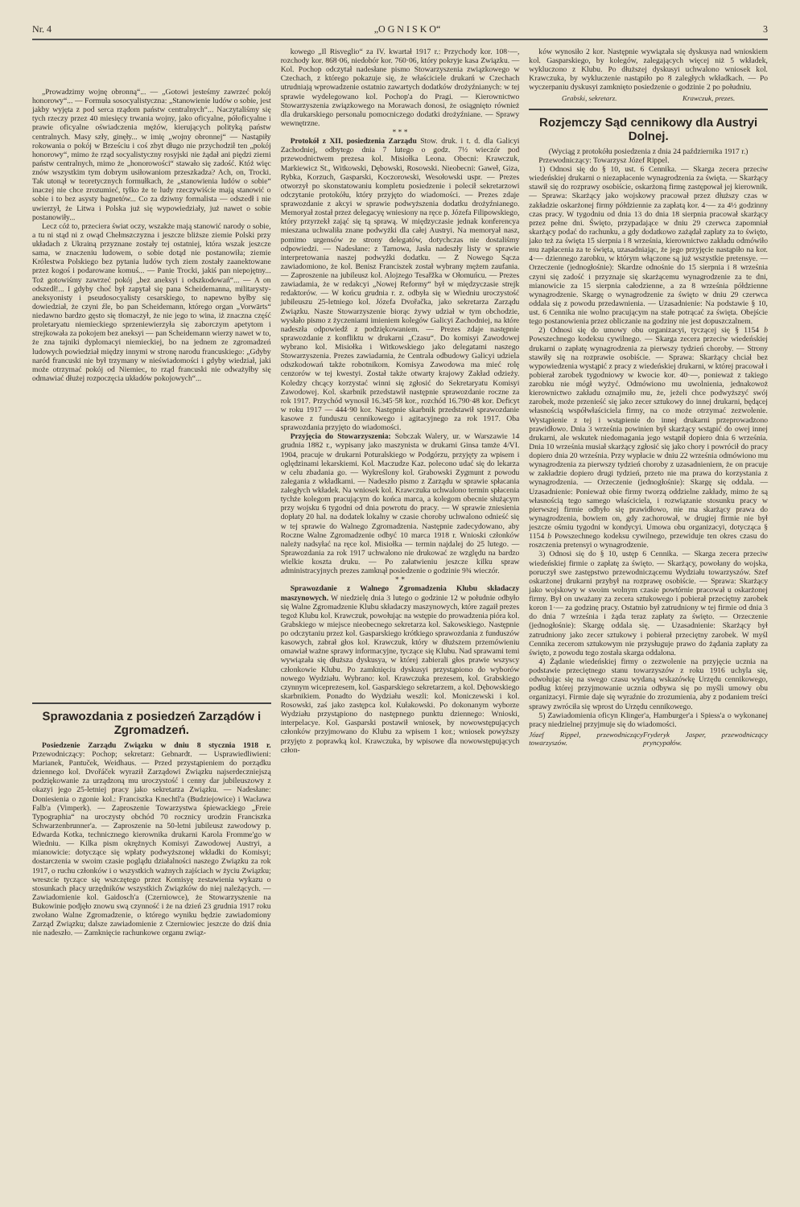Nr. 4 „O G N I S K O“3
„Prowadzimy wojnę obronną“... — „Gotowi jesteśmy zawrzeć pokój honorowy“... — Formuła sosocyalistyczna: „Stanowienie ludów o sobie, jest jakby wyjęta z pod serca rządom państw centralnych“... Naczytaliśmy się tych rzeczy przez 40 miesięcy trwania wojny, jako oficyalne, półoficyalne i prawie oficyalne oświadczenia mężów, kierujących polityką państw centralnych. Masy szły, ginęły... w imię „wojny obronnej“ — Nastąpiły rokowania o pokój w Brześciu i coś zbyt długo nie przychodził ten „pokój honorowy“, mimo że rząd socyalistyczny rosyjski nie żądał ani piędzi ziemi państw centralnych, mimo że „honorowości“ stawało się zadość. Któż więc znów wszystkim tym dobrym usiłowaniom przeszkadza? Ach, on, Trocki. Tak utonął w teoretycznych formułkach, że „stanowienia ludów o sobie“ inaczej nie chce zrozumieć, tylko że te ludy rzeczywiście mają stanowić o sobie i to bez asysty bagnetów... Co za dziwny formalista — odszedł i nie uwierzył, że Litwa i Polska już się wypowiedziały, już nawet o sobie postanowiły...
Lecz cóż to, przeciera świat oczy, wszakże mają stanowić narody o sobie, a tu ni stąd ni z owąd Chełmszczyzna i jeszcze bliższe ziemie Polski przy układach z Ukrainą przyznane zostały tej ostatniej, która wszak jeszcze sama, w znaczeniu ludowem, o sobie dotąd nie postanowiła; ziemie Królestwa Polskiego bez pytania ludów tych ziem zostały zaanektowane przez kogoś i podarowane komuś... — Panie Trocki, jakiś pan niepojętny... Toż gotowiśmy zawrzeć pokój „bez aneksyi i odszkodowań“... — A on odszedł!... I gdyby choć był zapytał się pana Scheidemanna, militarysty-aneksyonisty i pseudosocyalisty cesarskiego, to napewno byłby się dowiedział, że czyni źle, bo pan Scheidemann, którego organ „Vorwärts“ niedawno bardzo gęsto się tłomaczył, że nie jego to wina, iż znaczna część proletaryatu niemieckiego sprzeniewierzyła się zaborczym apetytom i strejkowała za pokojem bez aneksyi — pan Scheidemann wierzy nawet w to, że zna tajniki dyplomacyi niemieckiej, bo na jednem ze zgromadzeń ludowych powiedział między innymi w stronę narodu francuskiego: „Gdyby naród francuski nie był trzymany w nieświadomości i gdyby wiedział, jaki może otrzymać pokój od Niemiec, to rząd francuski nie odważyłby się odmawiać dłużej rozpoczęcia układów pokojowych“...
Sprawozdania z posiedzeń Zarządów i Zgromadzeń.
Posiedzenie Zarządu Związku w dniu 8 stycznia 1918 r. Przewodniczący: Pochop; sekretarz: Gebnardt. — Usprawiedliwieni: Marianek, Pantuček, Weidhaus. — Przed przystąpieniem do porządku dziennego kol. Dvořáček wyraził Zarządowi Związku najserdeczniejszą podziękowanie za urządzoną mu uroczystość i cenny dar jubileuszowy z okazyi jego 25-letniej pracy jako sekretarza Związku. — Nadesłane: Doniesienia o zgonie kol.: Franciszka Knechtl'a (Budziejowice) i Wacława Falb'a (Vimperk). — Zaproszenie Towarzystwa śpiewackiego „Freie Typographia“ na uroczysty obchód 70 rocznicy urodzin Franciszka Schwarzenbrunner'a. — Zaproszenie na 50-letni jubileusz zawodowy p. Edwarda Kotka, technicznego kierownika drukarni Karola Fromme'go w Wiedniu. — Kilka pism okrężnych Komisyi Zawodowej Austryi, a mianowicie: dotyczące się wpłaty podwyższonej wkładki do Komisyi; dostarczenia w swoim czasie poglądu działalności naszego Związku za rok 1917, o ruchu członków i o wszystkich ważnych zajściach w życiu Związku; wreszcie tyczące się wszczętego przez Komisyę zestawienia wykazu o stosunkach płacy urzędników wszystkich Związków do niej należących. — Zawiadomienie kol. Gaidosch'a (Czerniowce), że Stowarzyszenie na Bukowinie podjęło znowu swą czynność i że na dzień 23 grudnia 1917 roku zwołano Walne Zgromadzenie, o którego wyniku będzie zawiadomiony Zarząd Związku; dalsze zawiadomienie z Czerniowiec jeszcze do dziś dnia nie nadeszło. — Zamknięcie rachunkowe organu związ-
kowego „Il Risveglio“ za IV. kwartał 1917 r.: Przychody kor. 108·—, rozchody kor. 868·06, niedobór kor. 760·06, który pokryje kasa Związku. — Kol. Pochop odczytał nadesłane pismo Stowarzyszenia związkowego w Czechach, z którego pokazuje się, że właściciele drukarń w Czechach utrudniają wprowadzenie ostatnio zawartych dodatków drożyźnianych: w tej sprawie wydelegowano kol. Pochop'a do Pragi. — Kierownictwo Stowarzyszenia związkowego na Morawach donosi, że osiągnięto również dla drukarskiego personalu pomocniczego dodatki drożyźniane. — Sprawy wewnętrzne.
* * *
Protokół z XII. posiedzenia Zarządu Stow. druk. i t. d. dla Galicyi Zachodniej, odbytego dnia 7 lutego o godz. 7½ wieczór pod przewodnictwem prezesa kol. Misiołka Leona. Obecni: Krawczuk, Markiewicz St., Witkowski, Dębowski, Rosowski. Nieobecni: Gaweł, Giza, Rybka, Korzuch, Gasparski, Koczorowski, Wesołowski uspr. — Prezes otworzył po skonstatowaniu kompletu posiedzenie i polecił sekretarzowi odczytanie protokółu, który przyjęto do wiadomości. — Prezes zdaje sprawozdanie z akcyi w sprawie podwyższenia dodatku drożyźnianego. Memoryał został przez delegacyę wniesiony na ręce p. Józefa Filipowskiego, który przyrzekł zająć się tą sprawą. W międzyczasie jednak konferencya mieszana uchwaliła znane podwyżki dla całej Austryi. Na memoryał nasz, pomimo urgensów ze strony delegatów, dotychczas nie dostaliśmy odpowiedzi. — Nadesłane: z Tarnowa, Jasła nadeszły listy w sprawie interpretowania naszej podwyżki dodatku. — Z Nowego Sącza zawiadomiono, że kol. Benisz Franciszek został wybrany mężem zaufania. — Zaproszenie na jubileusz kol. Alojzego Tesařžka w Ołomuńcu. — Prezes zawiadamia, że w redakcyi „Nowej Reformy“ był w międzyczasie strejk redaktorów. — W końcu grudnia r. z. odbyła się w Wiedniu uroczystość jubileuszu 25-letniego kol. Józefa Dvořačka, jako sekretarza Zarządu Związku. Nasze Stowarzyszenie biorąc żywy udział w tym obchodzie, wysłało pismo z życzeniami imieniem kolegów Galicyi Zachodniej, na które nadeszła odpowiedź z podziękowaniem. — Prezes zdaje następnie sprawozdanie z konfliktu w drukarni „Czasu“. Do komisyi Zawodowej wybrano kol. Misiołka i Witkowskiego jako delegatami naszego Stowarzyszenia. Prezes zawiadamia, że Centrala odbudowy Galicyi udziela odszkodowań także robotnikom. Komisya Zawodowa ma mieć rolę cenzorów w tej kwestyi. Został także otwarty krajowy Zakład odzieży. Koledzy chcący korzystać winni się zgłosić do Sekretaryatu Komisyi Zawodowej. Kol. skarbnik przedstawił następnie sprawozdanie roczne za rok 1917. Przychód wynosił 16.345·58 kor., rozchód 16.790·48 kor. Deficyt w roku 1917 — 444·90 kor. Następnie skarbnik przedstawił sprawozdanie kasowe z funduszu cennikowego i agitacyjnego za rok 1917. Oba sprawozdania przyjęto do wiadomości.
Przyjęcia do Stowarzyszenia: Sobczak Walery, ur. w Warszawie 14 grudnia 1882 r., wypisany jako maszynista w drukarni Ginsa tamże 4/VI. 1904, pracuje w drukarni Poturalskiego w Podgórzu, przyjęty za wpisem i oględzinami lekarskiemi. Kol. Maczudze Kaz. polecono udać się do lekarza w celu zbadania go. — Wykreślony kol. Grabowski Zygmunt z powodu zalegania z wkładkami. — Nadeszło pismo z Zarządu w sprawie spłacania zaległych wkładek. Na wniosek kol. Krawczuka uchwalono termin spłacenia tychże kolegom pracującym do końca marca, a kolegom obecnie służącym przy wojsku 6 tygodni od dnia powrotu do pracy. — W sprawie zniesienia dopłaty 20 hal. na dodatek lokalny w czasie choroby uchwalono odnieść się w tej sprawie do Walnego Zgromadzenia. Następnie zadecydowano, aby Roczne Walne Zgromadzenie odbyć 10 marca 1918 r. Wnioski członków należy nadsyłać na ręce kol. Misiołka — termin najdalej do 25 lutego. — Sprawozdania za rok 1917 uchwalono nie drukować ze względu na bardzo wielkie koszta druku. — Po załatwieniu jeszcze kilku spraw administracyjnych prezes zamknął posiedzenie o godzinie 9¾ wieczór.
* *
Sprawozdanie z Walnego Zgromadzenia Klubu składaczy maszynowych. W niedzielę dnia 3 lutego o godzinie 12 w południe odbyło się Walne Zgromadzenie Klubu składaczy maszynowych, które zagaił prezes tegoż Klubu kol. Krawczuk, powołując na wstępie do prowadzenia pióra kol. Grabskiego w miejsce nieobecnego sekretarza kol. Sakowskiego. Następnie po odczytaniu przez kol. Gasparskiego krótkiego sprawozdania z funduszów kasowych, zabrał głos kol. Krawczuk, który w dłuższem przemówieniu omawiał ważne sprawy informacyjne, tyczące się Klubu. Nad sprawami temi wywiązała się dłuższa dyskusya, w której zabierali głos prawie wszyscy członkowie Klubu. Po zamknięciu dyskusyi przystąpiono do wyborów nowego Wydziału. Wybrano: kol. Krawczuka prezesem, kol. Grabskiego czynnym wiceprezesem, kol. Gasparskiego sekretarzem, a kol. Dębowskiego skarbnikiem. Ponadto do Wydziału weszli: kol. Moniczewski i kol. Rosowski, zaś jako zastępca kol. Kułakowski. Po dokonanym wyborze Wydziału przystąpiono do następnego punktu dziennego: Wnioski, interpelacye. Kol. Gasparski postawił wniosek, by nowowstępujących członków przyjmowano do Klubu za wpisem 1 kor.; wniosek powyższy przyjęto z poprawką kol. Krawczuka, by wpisowe dla nowowstępujących człon-
ków wynosiło 2 kor. Następnie wywiązała się dyskusya nad wnioskiem kol. Gasparskiego, by kolegów, zalegających więcej niż 5 wkładek, wykluczono z Klubu. Po dłuższej dyskusyi uchwalono wniosek kol. Krawczuka, by wykluczenie nastąpiło po 8 zaległych wkładkach. — Po wyczerpaniu dyskusyi zamknięto posiedzenie o godzinie 2 po południu.
Grabski, sekretarz. Krawczuk, prezes.
Rozjemczy Sąd cennikowy dla Austryi Dolnej.
(Wyciąg z protokółu posiedzenia z dnia 24 października 1917 r.)
Przewodniczący: Towarzysz Józef Rippel.
1) Odnosi się do § 10, ust. 6 Cennika. — Skarga zecera przeciw wiedeńskiej drukarni o niezapłacenie wynagrodzenia za święta. — Skarżący stawił się do rozprawy osobiście, oskarżoną firmę zastępował jej kierownik. — Sprawa: Skarżący jako wojskowy pracował przez dłuższy czas w zakładzie oskarżonej firmy półdziennie za zapłatą kor. 4·— za 4½ godzinny czas pracy. W tygodniu od dnia 13 do dnia 18 sierpnia pracował skarżący przez pełne dni. Święto, przypadające w dniu 29 czerwca zapomniał skarżący podać do rachunku, a gdy dodatkowo zażądał zapłaty za to święto, jako też za święta 15 sierpnia i 8 września, kierownictwo zakładu odmówiło mu zapłacenia za te święta, uzasadniając, że jego przyjęcie nastąpiło na kor. 4·— dziennego zarobku, w którym włączone są już wszystkie pretensye. — Orzeczenie (jednogłośnie): Skardze odnośnie do 15 sierpnia i 8 września czyni się zadość i przyznaje się skarżącemu wynagrodzenie za te dni, mianowicie za 15 sierpnia całodzienne, a za 8 września półdzienne wynagrodzenie. Skargę o wynagrodzenie za święto w dniu 29 czerwca oddala się z powodu przedawnienia. — Uzasadnienie: Na podstawie § 10, ust. 6 Cennika nie wolno pracującym na stałe potrącać za święta. Obejście tego postanowienia przez obliczanie na godziny nie jest dopuszczalnem.
2) Odnosi się do umowy obu organizacyi, tyczącej się § 1154 b Powszechnego kodeksu cywilnego. — Skarga zecera przeciw wiedeńskiej drukarni o zapłatę wynagrodzenia za pierwszy tydzień choroby. — Strony stawiły się na rozprawie osobiście. — Sprawa: Skarżący chciał bez wypowiedzenia wystąpić z pracy z wiedeńskiej drukarni, w której pracował i pobierał zarobek tygodniowy w kwocie kor. 40·—, ponieważ z takiego zarobku nie mógł wyżyć. Odmówiono mu uwolnienia, jednakowoż kierownictwo zakładu oznajmiło mu, że, jeżeli chce podwyższyć swój zarobek, może przenieść się jako zecer sztukowy do innej drukarni, będącej własnością współwłaściciela firmy, na co może otrzymać zezwolenie. Wystąpienie z tej i wstąpienie do innej drukarni przeprowadzono prawidłowo. Dnia 3 września powinien był skarżący wstąpić do owej innej drukarni, ale wskutek niedomagania jego wstąpił dopiero dnia 6 września. Dnia 10 września musiał skarżący zgłosić się jako chory i powrócił do pracy dopiero dnia 20 września. Przy wypłacie w dniu 22 września odmówiono mu wynagrodzenia za pierwszy tydzień choroby z uzasadnieniem, że on pracuje w zakładzie dopiero drugi tydzień, przeto nie ma prawa do korzystania z wynagrodzenia. — Orzeczenie (jednogłośnie): Skargę się oddala. — Uzasadnienie: Ponieważ obie firmy tworzą oddzielne zakłady, mimo że są własnością tego samego właściciela, i rozwiązanie stosunku pracy w pierwszej firmie odbyło się prawidłowo, nie ma skarżący prawa do wynagrodzenia, bowiem on, gdy zachorował, w drugiej firmie nie był jeszcze ośmiu tygodni w kondycyi. Umowa obu organizacyi, dotycząca § 1154 b Powszechnego kodeksu cywilnego, przewiduje ten okres czasu do roszczenia pretensyi o wynagrodzenie.
3) Odnosi się do § 10, ustęp 6 Cennika. — Skarga zecera przeciw wiedeńskiej firmie o zapłatę za święto. — Skarżący, powołany do wojska, poruczył swe zastępstwo przewodniczącemu Wydziału towarzyszów. Szef oskarżonej drukarni przybył na rozprawę osobiście. — Sprawa: Skarżący jako wojskowy w swoim wolnym czasie powtórnie pracował u oskarżonej firmy. Był on uważany za zecera sztukowego i pobierał przeciętny zarobek koron 1·— za godzinę pracy. Ostatnio był zatrudniony w tej firmie od dnia 3 do dnia 7 września i żąda teraz zapłaty za święto. — Orzeczenie (jednogłośnie): Skargę oddala się. — Uzasadnienie: Skarżący był zatrudniony jako zecer sztukowy i pobierał przeciętny zarobek. W myśl Cennika zecerom sztukowym nie przysługuje prawo do żądania zapłaty za święto, z powodu tego została skarga oddalona.
4) Żądanie wiedeńskiej firmy o zezwolenie na przyjęcie ucznia na podstawie przeciętnego stanu towarzyszów z roku 1916 uchyla się, odwołując się na swego czasu wydaną wskazówkę Urzędu cennikowego, podług której przyjmowanie ucznia odbywa się po myśli umowy obu organizacyi. Firmie daje się wyraźnie do zrozumienia, aby z podaniem treści sprawy zwróciła się wprost do Urzędu cennikowego.
5) Zawiadomienia oficyn Klinger'a, Hamburger'a i Spiess'a o wykonanej pracy niedzielnej przyjmuje się do wiadomości.
Józef Rippel, przewodniczący towarzyszów. Fryderyk Jasper, przewodniczący pryncypałów.